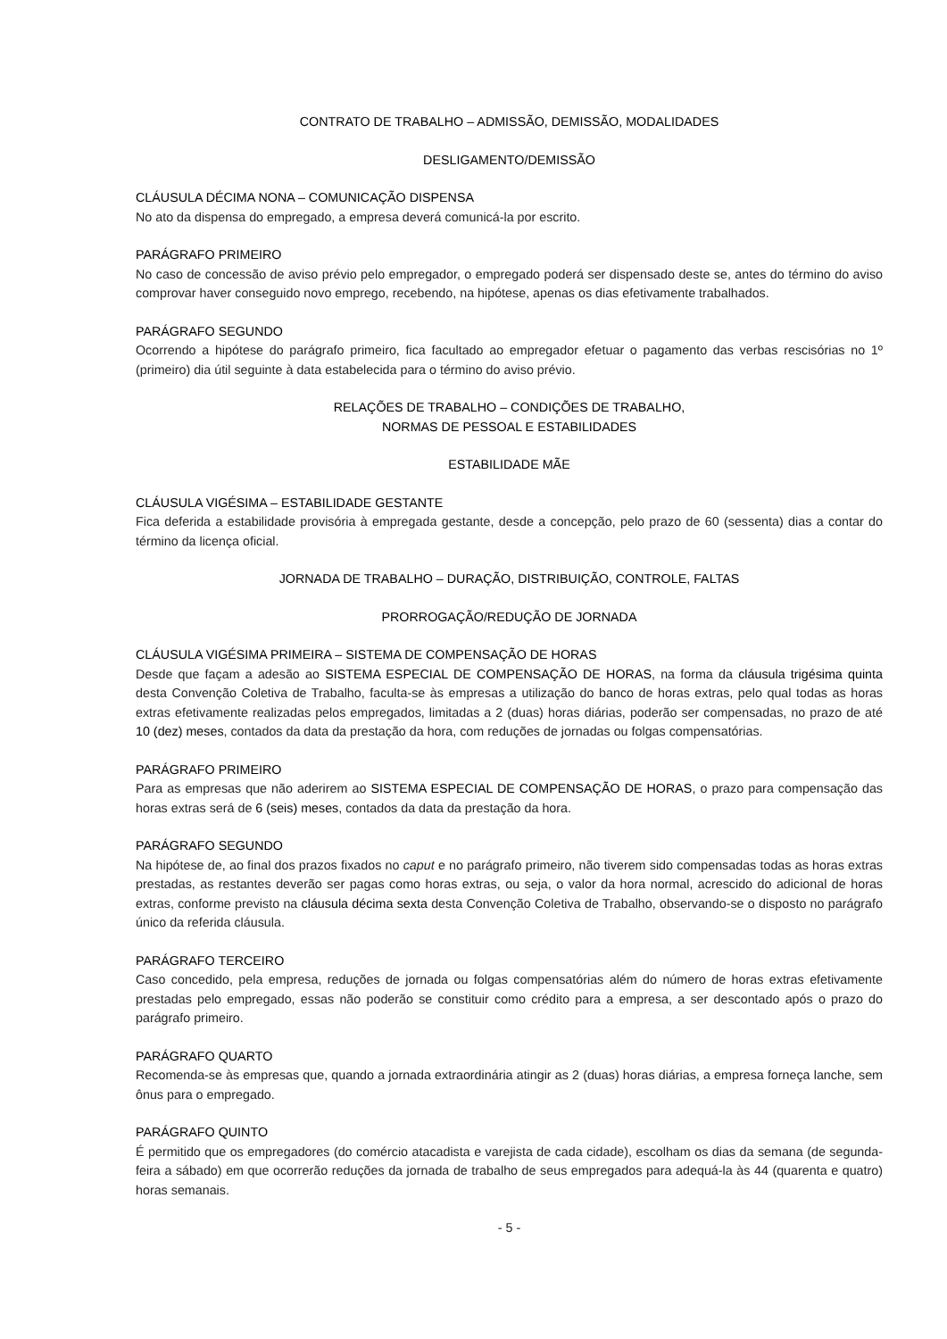CONTRATO DE TRABALHO – ADMISSÃO, DEMISSÃO, MODALIDADES
DESLIGAMENTO/DEMISSÃO
CLÁUSULA DÉCIMA NONA – COMUNICAÇÃO DISPENSA
No ato da dispensa do empregado, a empresa deverá comunicá-la por escrito.
PARÁGRAFO PRIMEIRO
No caso de concessão de aviso prévio pelo empregador, o empregado poderá ser dispensado deste se, antes do término do aviso comprovar haver conseguido novo emprego, recebendo, na hipótese, apenas os dias efetivamente trabalhados.
PARÁGRAFO SEGUNDO
Ocorrendo a hipótese do parágrafo primeiro, fica facultado ao empregador efetuar o pagamento das verbas rescisórias no 1º (primeiro) dia útil seguinte à data estabelecida para o término do aviso prévio.
RELAÇÕES DE TRABALHO – CONDIÇÕES DE TRABALHO,
NORMAS DE PESSOAL E ESTABILIDADES
ESTABILIDADE MÃE
CLÁUSULA VIGÉSIMA – ESTABILIDADE GESTANTE
Fica deferida a estabilidade provisória à empregada gestante, desde a concepção, pelo prazo de 60 (sessenta) dias a contar do término da licença oficial.
JORNADA DE TRABALHO – DURAÇÃO, DISTRIBUIÇÃO, CONTROLE, FALTAS
PRORROGAÇÃO/REDUÇÃO DE JORNADA
CLÁUSULA VIGÉSIMA PRIMEIRA – SISTEMA DE COMPENSAÇÃO DE HORAS
Desde que façam a adesão ao SISTEMA ESPECIAL DE COMPENSAÇÃO DE HORAS, na forma da cláusula trigésima quinta desta Convenção Coletiva de Trabalho, faculta-se às empresas a utilização do banco de horas extras, pelo qual todas as horas extras efetivamente realizadas pelos empregados, limitadas a 2 (duas) horas diárias, poderão ser compensadas, no prazo de até 10 (dez) meses, contados da data da prestação da hora, com reduções de jornadas ou folgas compensatórias.
PARÁGRAFO PRIMEIRO
Para as empresas que não aderirem ao SISTEMA ESPECIAL DE COMPENSAÇÃO DE HORAS, o prazo para compensação das horas extras será de 6 (seis) meses, contados da data da prestação da hora.
PARÁGRAFO SEGUNDO
Na hipótese de, ao final dos prazos fixados no caput e no parágrafo primeiro, não tiverem sido compensadas todas as horas extras prestadas, as restantes deverão ser pagas como horas extras, ou seja, o valor da hora normal, acrescido do adicional de horas extras, conforme previsto na cláusula décima sexta desta Convenção Coletiva de Trabalho, observando-se o disposto no parágrafo único da referida cláusula.
PARÁGRAFO TERCEIRO
Caso concedido, pela empresa, reduções de jornada ou folgas compensatórias além do número de horas extras efetivamente prestadas pelo empregado, essas não poderão se constituir como crédito para a empresa, a ser descontado após o prazo do parágrafo primeiro.
PARÁGRAFO QUARTO
Recomenda-se às empresas que, quando a jornada extraordinária atingir as 2 (duas) horas diárias, a empresa forneça lanche, sem ônus para o empregado.
PARÁGRAFO QUINTO
É permitido que os empregadores (do comércio atacadista e varejista de cada cidade), escolham os dias da semana (de segunda-feira a sábado) em que ocorrerão reduções da jornada de trabalho de seus empregados para adequá-la às 44 (quarenta e quatro) horas semanais.
- 5 -